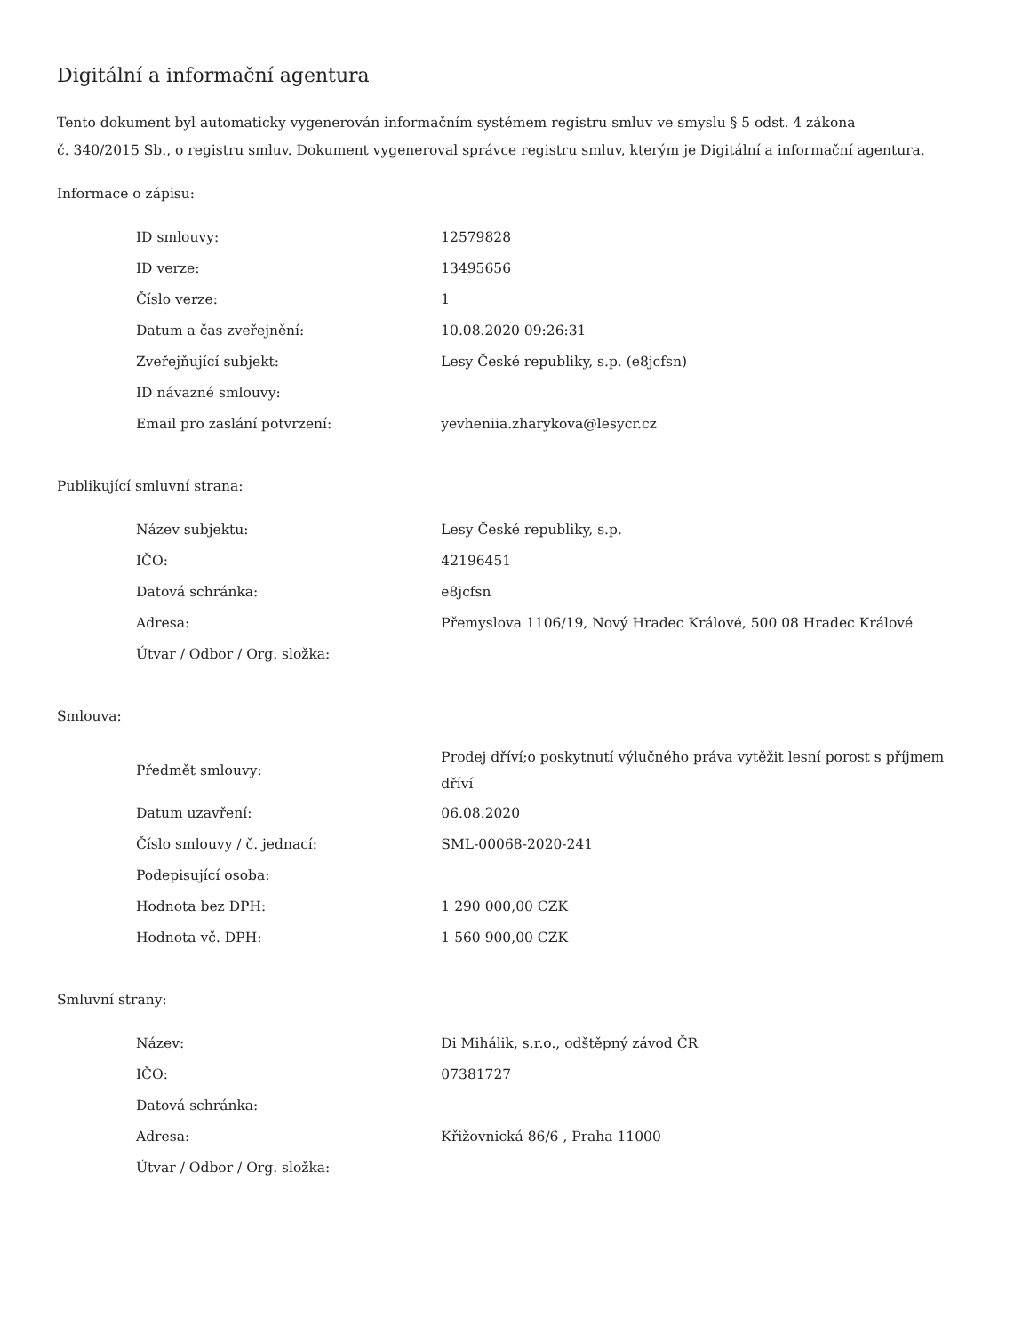Digitální a informační agentura
Tento dokument byl automaticky vygenerován informačním systémem registru smluv ve smyslu § 5 odst. 4 zákona
č. 340/2015 Sb., o registru smluv. Dokument vygeneroval správce registru smluv, kterým je Digitální a informační agentura.
Informace o zápisu:
| ID smlouvy: | 12579828 |
| ID verze: | 13495656 |
| Číslo verze: | 1 |
| Datum a čas zveřejnění: | 10.08.2020 09:26:31 |
| Zveřejňující subjekt: | Lesy České republiky, s.p. (e8jcfsn) |
| ID návazné smlouvy: | |
| Email pro zaslání potvrzení: | yevheniia.zharykova@lesycr.cz |
Publikující smluvní strana:
| Název subjektu: | Lesy České republiky, s.p. |
| IČO: | 42196451 |
| Datová schránka: | e8jcfsn |
| Adresa: | Přemyslova 1106/19, Nový Hradec Králové, 500 08 Hradec Králové |
| Útvar / Odbor / Org. složka: | |
Smlouva:
| Předmět smlouvy: | Prodej dříví;o poskytnutí výlučného práva vytěžit lesní porost s příjmem dříví |
| Datum uzavření: | 06.08.2020 |
| Číslo smlouvy / č. jednací: | SML-00068-2020-241 |
| Podepisující osoba: | |
| Hodnota bez DPH: | 1 290 000,00 CZK |
| Hodnota vč. DPH: | 1 560 900,00 CZK |
Smluvní strany:
| Název: | Di Mihálik, s.r.o., odštěpný závod ČR |
| IČO: | 07381727 |
| Datová schránka: | |
| Adresa: | Křižovnická 86/6 , Praha 11000 |
| Útvar / Odbor / Org. složka: | |